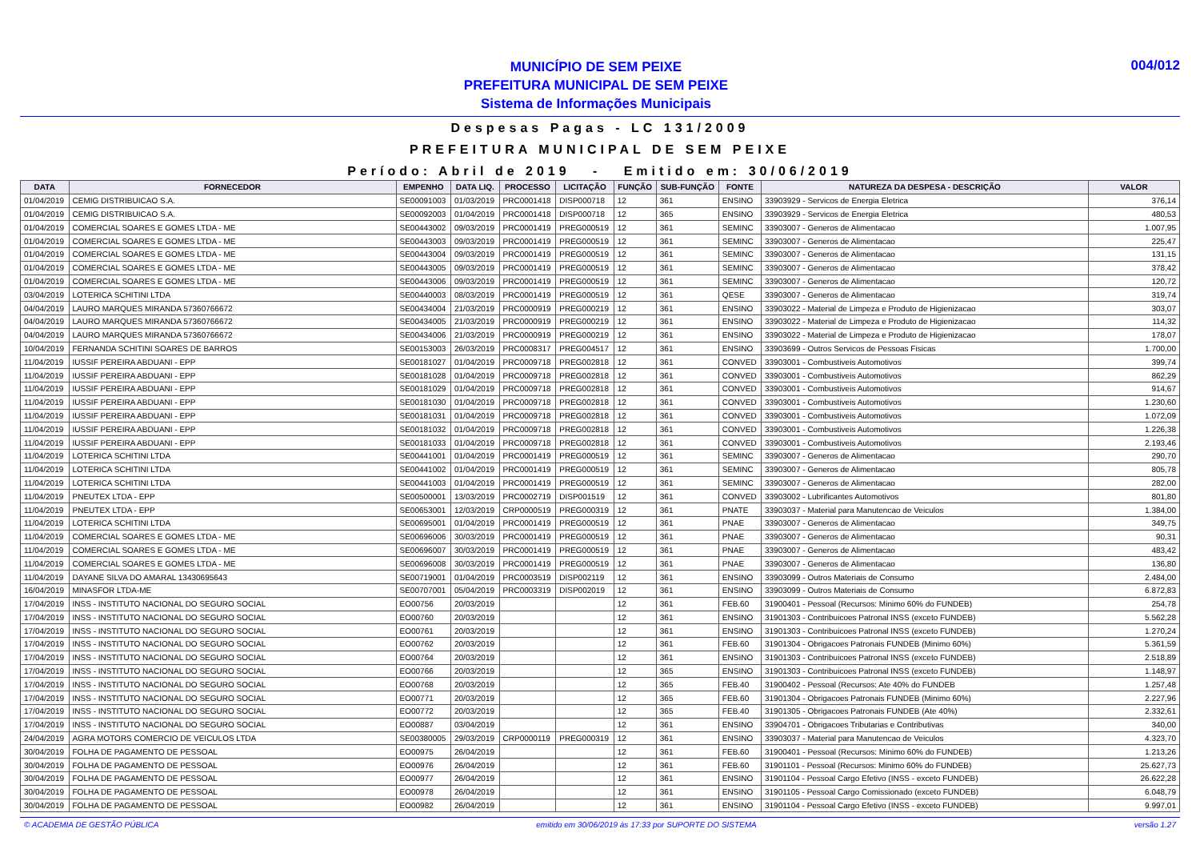MUNICÍPIO DE SEM PEIXE
PREFEITURA MUNICIPAL DE SEM PEIXE
Sistema de Informações Municipais
004/012
Despesas Pagas - LC 131/2009
PREFEITURA MUNICIPAL DE SEM PEIXE
Período: Abril de 2019 - Emitido em: 30/06/2019
| DATA | FORNECEDOR | EMPENHO | DATA LIQ. | PROCESSO | LICITAÇÃO | FUNÇÃO | SUB-FUNÇÃO | FONTE | NATUREZA DA DESPESA - DESCRIÇÃO | VALOR |
| --- | --- | --- | --- | --- | --- | --- | --- | --- | --- | --- |
| 01/04/2019 | CEMIG DISTRIBUICAO S.A. | SE00091003 | 01/03/2019 | PRC0001418 | DISP000718 | 12 | 361 | ENSINO | 33903929 - Servicos de Energia Eletrica | 376,14 |
| 01/04/2019 | CEMIG DISTRIBUICAO S.A. | SE00092003 | 01/04/2019 | PRC0001418 | DISP000718 | 12 | 365 | ENSINO | 33903929 - Servicos de Energia Eletrica | 480,53 |
| 01/04/2019 | COMERCIAL SOARES E GOMES LTDA - ME | SE00443002 | 09/03/2019 | PRC0001419 | PREG000519 | 12 | 361 | SEMINC | 33903007 - Generos de Alimentacao | 1.007,95 |
| 01/04/2019 | COMERCIAL SOARES E GOMES LTDA - ME | SE00443003 | 09/03/2019 | PRC0001419 | PREG000519 | 12 | 361 | SEMINC | 33903007 - Generos de Alimentacao | 225,47 |
| 01/04/2019 | COMERCIAL SOARES E GOMES LTDA - ME | SE00443004 | 09/03/2019 | PRC0001419 | PREG000519 | 12 | 361 | SEMINC | 33903007 - Generos de Alimentacao | 131,15 |
| 01/04/2019 | COMERCIAL SOARES E GOMES LTDA - ME | SE00443005 | 09/03/2019 | PRC0001419 | PREG000519 | 12 | 361 | SEMINC | 33903007 - Generos de Alimentacao | 378,42 |
| 01/04/2019 | COMERCIAL SOARES E GOMES LTDA - ME | SE00443006 | 09/03/2019 | PRC0001419 | PREG000519 | 12 | 361 | SEMINC | 33903007 - Generos de Alimentacao | 120,72 |
| 03/04/2019 | LOTERICA SCHITINI LTDA | SE00440003 | 08/03/2019 | PRC0001419 | PREG000519 | 12 | 361 | QESE | 33903007 - Generos de Alimentacao | 319,74 |
| 04/04/2019 | LAURO MARQUES MIRANDA 57360766672 | SE00434004 | 21/03/2019 | PRC0000919 | PREG000219 | 12 | 361 | ENSINO | 33903022 - Material de Limpeza e Produto de Higienizacao | 303,07 |
| 04/04/2019 | LAURO MARQUES MIRANDA 57360766672 | SE00434005 | 21/03/2019 | PRC0000919 | PREG000219 | 12 | 361 | ENSINO | 33903022 - Material de Limpeza e Produto de Higienizacao | 114,32 |
| 04/04/2019 | LAURO MARQUES MIRANDA 57360766672 | SE00434006 | 21/03/2019 | PRC0000919 | PREG000219 | 12 | 361 | ENSINO | 33903022 - Material de Limpeza e Produto de Higienizacao | 178,07 |
| 10/04/2019 | FERNANDA SCHITINI SOARES DE BARROS | SE00153003 | 26/03/2019 | PRC0008317 | PREG004517 | 12 | 361 | ENSINO | 33903699 - Outros Servicos de Pessoas Fisicas | 1.700,00 |
| 11/04/2019 | IUSSIF PEREIRA ABDUANI - EPP | SE00181027 | 01/04/2019 | PRC0009718 | PREG002818 | 12 | 361 | CONVED | 33903001 - Combustiveis Automotivos | 399,74 |
| 11/04/2019 | IUSSIF PEREIRA ABDUANI - EPP | SE00181028 | 01/04/2019 | PRC0009718 | PREG002818 | 12 | 361 | CONVED | 33903001 - Combustiveis Automotivos | 862,29 |
| 11/04/2019 | IUSSIF PEREIRA ABDUANI - EPP | SE00181029 | 01/04/2019 | PRC0009718 | PREG002818 | 12 | 361 | CONVED | 33903001 - Combustiveis Automotivos | 914,67 |
| 11/04/2019 | IUSSIF PEREIRA ABDUANI - EPP | SE00181030 | 01/04/2019 | PRC0009718 | PREG002818 | 12 | 361 | CONVED | 33903001 - Combustiveis Automotivos | 1.230,60 |
| 11/04/2019 | IUSSIF PEREIRA ABDUANI - EPP | SE00181031 | 01/04/2019 | PRC0009718 | PREG002818 | 12 | 361 | CONVED | 33903001 - Combustiveis Automotivos | 1.072,09 |
| 11/04/2019 | IUSSIF PEREIRA ABDUANI - EPP | SE00181032 | 01/04/2019 | PRC0009718 | PREG002818 | 12 | 361 | CONVED | 33903001 - Combustiveis Automotivos | 1.226,38 |
| 11/04/2019 | IUSSIF PEREIRA ABDUANI - EPP | SE00181033 | 01/04/2019 | PRC0009718 | PREG002818 | 12 | 361 | CONVED | 33903001 - Combustiveis Automotivos | 2.193,46 |
| 11/04/2019 | LOTERICA SCHITINI LTDA | SE00441001 | 01/04/2019 | PRC0001419 | PREG000519 | 12 | 361 | SEMINC | 33903007 - Generos de Alimentacao | 290,70 |
| 11/04/2019 | LOTERICA SCHITINI LTDA | SE00441002 | 01/04/2019 | PRC0001419 | PREG000519 | 12 | 361 | SEMINC | 33903007 - Generos de Alimentacao | 805,78 |
| 11/04/2019 | LOTERICA SCHITINI LTDA | SE00441003 | 01/04/2019 | PRC0001419 | PREG000519 | 12 | 361 | SEMINC | 33903007 - Generos de Alimentacao | 282,00 |
| 11/04/2019 | PNEUTEX LTDA - EPP | SE00500001 | 13/03/2019 | PRC0002719 | DISP001519 | 12 | 361 | CONVED | 33903002 - Lubrificantes Automotivos | 801,80 |
| 11/04/2019 | PNEUTEX LTDA - EPP | SE00653001 | 12/03/2019 | CRP0000519 | PREG000319 | 12 | 361 | PNATE | 33903037 - Material para Manutencao de Veiculos | 1.384,00 |
| 11/04/2019 | LOTERICA SCHITINI LTDA | SE00695001 | 01/04/2019 | PRC0001419 | PREG000519 | 12 | 361 | PNAE | 33903007 - Generos de Alimentacao | 349,75 |
| 11/04/2019 | COMERCIAL SOARES E GOMES LTDA - ME | SE00696006 | 30/03/2019 | PRC0001419 | PREG000519 | 12 | 361 | PNAE | 33903007 - Generos de Alimentacao | 90,31 |
| 11/04/2019 | COMERCIAL SOARES E GOMES LTDA - ME | SE00696007 | 30/03/2019 | PRC0001419 | PREG000519 | 12 | 361 | PNAE | 33903007 - Generos de Alimentacao | 483,42 |
| 11/04/2019 | COMERCIAL SOARES E GOMES LTDA - ME | SE00696008 | 30/03/2019 | PRC0001419 | PREG000519 | 12 | 361 | PNAE | 33903007 - Generos de Alimentacao | 136,80 |
| 11/04/2019 | DAYANE SILVA DO AMARAL 13430695643 | SE00719001 | 01/04/2019 | PRC0003519 | DISP002119 | 12 | 361 | ENSINO | 33903099 - Outros Materiais de Consumo | 2.484,00 |
| 16/04/2019 | MINASFOR LTDA-ME | SE00707001 | 05/04/2019 | PRC0003319 | DISP002019 | 12 | 361 | ENSINO | 33903099 - Outros Materiais de Consumo | 6.872,83 |
| 17/04/2019 | INSS - INSTITUTO NACIONAL DO SEGURO SOCIAL | EO00756 | 20/03/2019 | | | 12 | 361 | FEB.60 | 31900401 - Pessoal (Recursos: Minimo 60% do FUNDEB) | 254,78 |
| 17/04/2019 | INSS - INSTITUTO NACIONAL DO SEGURO SOCIAL | EO00760 | 20/03/2019 | | | 12 | 361 | ENSINO | 31901303 - Contribuicoes Patronal INSS (exceto FUNDEB) | 5.562,28 |
| 17/04/2019 | INSS - INSTITUTO NACIONAL DO SEGURO SOCIAL | EO00761 | 20/03/2019 | | | 12 | 361 | ENSINO | 31901303 - Contribuicoes Patronal INSS (exceto FUNDEB) | 1.270,24 |
| 17/04/2019 | INSS - INSTITUTO NACIONAL DO SEGURO SOCIAL | EO00762 | 20/03/2019 | | | 12 | 361 | FEB.60 | 31901304 - Obrigacoes Patronais FUNDEB (Minimo 60%) | 5.361,59 |
| 17/04/2019 | INSS - INSTITUTO NACIONAL DO SEGURO SOCIAL | EO00764 | 20/03/2019 | | | 12 | 361 | ENSINO | 31901303 - Contribuicoes Patronal INSS (exceto FUNDEB) | 2.518,89 |
| 17/04/2019 | INSS - INSTITUTO NACIONAL DO SEGURO SOCIAL | EO00766 | 20/03/2019 | | | 12 | 365 | ENSINO | 31901303 - Contribuicoes Patronal INSS (exceto FUNDEB) | 1.148,97 |
| 17/04/2019 | INSS - INSTITUTO NACIONAL DO SEGURO SOCIAL | EO00768 | 20/03/2019 | | | 12 | 365 | FEB.40 | 31900402 - Pessoal (Recursos: Ate 40% do FUNDEB | 1.257,48 |
| 17/04/2019 | INSS - INSTITUTO NACIONAL DO SEGURO SOCIAL | EO00771 | 20/03/2019 | | | 12 | 365 | FEB.60 | 31901304 - Obrigacoes Patronais FUNDEB (Minimo 60%) | 2.227,96 |
| 17/04/2019 | INSS - INSTITUTO NACIONAL DO SEGURO SOCIAL | EO00772 | 20/03/2019 | | | 12 | 365 | FEB.40 | 31901305 - Obrigacoes Patronais FUNDEB (Ate 40%) | 2.332,61 |
| 17/04/2019 | INSS - INSTITUTO NACIONAL DO SEGURO SOCIAL | EO00887 | 03/04/2019 | | | 12 | 361 | ENSINO | 33904701 - Obrigacoes Tributarias e Contributivas | 340,00 |
| 24/04/2019 | AGRA MOTORS COMERCIO DE VEICULOS LTDA | SE00380005 | 29/03/2019 | CRP0000119 | PREG000319 | 12 | 361 | ENSINO | 33903037 - Material para Manutencao de Veiculos | 4.323,70 |
| 30/04/2019 | FOLHA DE PAGAMENTO DE PESSOAL | EO00975 | 26/04/2019 | | | 12 | 361 | FEB.60 | 31900401 - Pessoal (Recursos: Minimo 60% do FUNDEB) | 1.213,26 |
| 30/04/2019 | FOLHA DE PAGAMENTO DE PESSOAL | EO00976 | 26/04/2019 | | | 12 | 361 | FEB.60 | 31901101 - Pessoal (Recursos: Minimo 60% do FUNDEB) | 25.627,73 |
| 30/04/2019 | FOLHA DE PAGAMENTO DE PESSOAL | EO00977 | 26/04/2019 | | | 12 | 361 | ENSINO | 31901104 - Pessoal Cargo Efetivo (INSS - exceto FUNDEB) | 26.622,28 |
| 30/04/2019 | FOLHA DE PAGAMENTO DE PESSOAL | EO00978 | 26/04/2019 | | | 12 | 361 | ENSINO | 31901105 - Pessoal Cargo Comissionado (exceto FUNDEB) | 6.048,79 |
| 30/04/2019 | FOLHA DE PAGAMENTO DE PESSOAL | EO00982 | 26/04/2019 | | | 12 | 361 | ENSINO | 31901104 - Pessoal Cargo Efetivo (INSS - exceto FUNDEB) | 9.997,01 |
© ACADEMIA DE GESTÃO PÚBLICA emitido em 30/06/2019 às 17:33 por SUPORTE DO SISTEMA versão 1.27